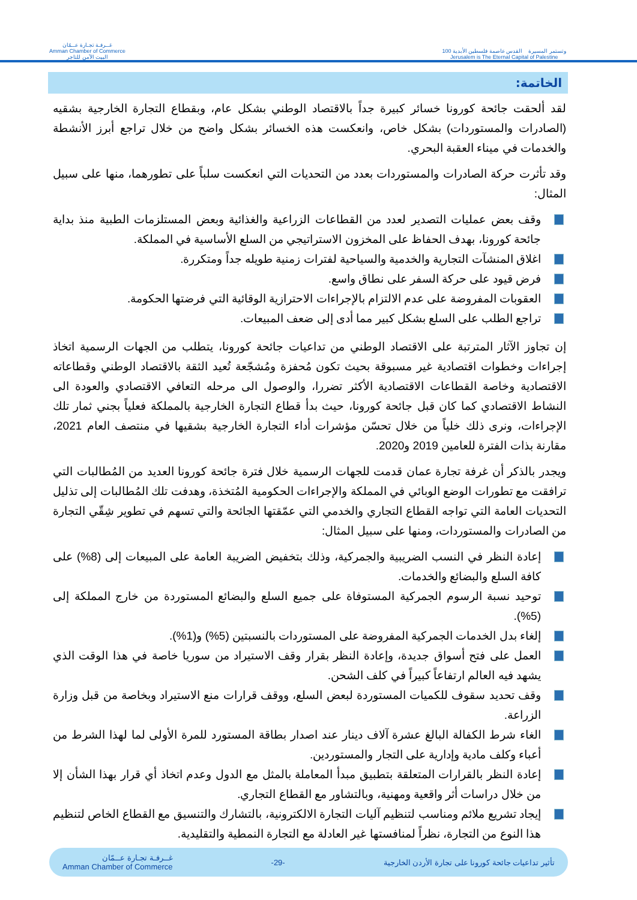غــرفـة تجـارة عــمّان
Amman Chamber of Commerce
البيت الآمن للتاجر
100 وتستمر المسيرة القدس عاصمة فلسطين الأبدية
Jerusalem is The Eternal Capital of Palestine
الخاتمة:
لقد ألحقت جائحة كورونا خسائر كبيرة جداً بالاقتصاد الوطني بشكل عام، وبقطاع التجارة الخارجية بشقيه (الصادرات والمستوردات) بشكل خاص، وانعكست هذه الخسائر بشكل واضح من خلال تراجع أبرز الأنشطة والخدمات في ميناء العقبة البحري.
وقد تأثرت حركة الصادرات والمستوردات بعدد من التحديات التي انعكست سلباً على تطورهما، منها على سبيل المثال:
وقف بعض عمليات التصدير لعدد من القطاعات الزراعية والغذائية وبعض المستلزمات الطبية منذ بداية جائحة كورونا، بهدف الحفاظ على المخزون الاستراتيجي من السلع الأساسية في المملكة.
اغلاق المنشآت التجارية والخدمية والسياحية لفترات زمنية طويله جداً ومتكررة.
فرض قيود على حركة السفر على نطاق واسع.
العقوبات المفروضة على عدم الالتزام بالإجراءات الاحترازية الوقائية التي فرضتها الحكومة.
تراجع الطلب على السلع بشكل كبير مما أدى إلى ضعف المبيعات.
إن تجاوز الآثار المترتبة على الاقتصاد الوطني من تداعيات جائحة كورونا، يتطلب من الجهات الرسمية اتخاذ إجراءات وخطوات اقتصادية غير مسبوقة بحيث تكون مُحفزة ومُشجّعة تُعيد الثقة بالاقتصاد الوطني وقطاعاته الاقتصادية وخاصة القطاعات الاقتصادية الأكثر تضررا، والوصول الى مرحله التعافي الاقتصادي والعودة الى النشاط الاقتصادي كما كان قبل جائحة كورونا، حيث بدأ قطاع التجارة الخارجية بالمملكة فعلياً بجني ثمار تلك الإجراءات، ونرى ذلك خلياً من خلال تحسّن مؤشرات أداء التجارة الخارجية بشقيها في منتصف العام 2021، مقارنة بذات الفترة للعامين 2019 و2020.
ويجدر بالذكر أن غرفة تجارة عمان قدمت للجهات الرسمية خلال فترة جائحة كورونا العديد من المُطالبات التي ترافقت مع تطورات الوضع الوبائي في المملكة والإجراءات الحكومية المُتخذة، وهدفت تلك المُطالبات إلى تذليل التحديات العامة التي تواجه القطاع التجاري والخدمي التي عمّقتها الجائحة والتي تسهم في تطوير شِقّي التجارة من الصادرات والمستوردات، ومنها على سبيل المثال:
إعادة النظر في النسب الضريبية والجمركية، وذلك بتخفيض الضريبة العامة على المبيعات إلى (8%) على كافة السلع والبضائع والخدمات.
توحيد نسبة الرسوم الجمركية المستوفاة على جميع السلع والبضائع المستوردة من خارج المملكة إلى (5%).
إلغاء بدل الخدمات الجمركية المفروضة على المستوردات بالنسبتين (5%) و(1%).
العمل على فتح أسواق جديدة، وإعادة النظر بقرار وقف الاستيراد من سوريا خاصة في هذا الوقت الذي يشهد فيه العالم ارتفاعاً كبيراً في كلف الشحن.
وقف تحديد سقوف للكميات المستوردة لبعض السلع، ووقف قرارات منع الاستيراد وبخاصة من قبل وزارة الزراعة.
الغاء شرط الكفالة البالغ عشرة آلاف دينار عند اصدار بطاقة المستورد للمرة الأولى لما لهذا الشرط من أعباء وكلف مادية وإدارية على التجار والمستوردين.
إعادة النظر بالقرارات المتعلقة بتطبيق مبدأ المعاملة بالمثل مع الدول وعدم اتخاذ أي قرار بهذا الشأن إلا من خلال دراسات أثر واقعية ومهنية، وبالتشاور مع القطاع التجاري.
إيجاد تشريع ملائم ومناسب لتنظيم آليات التجارة الالكترونية، بالتشارك والتنسيق مع القطاع الخاص لتنظيم هذا النوع من التجارة، نظراً لمنافستها غير العادلة مع التجارة النمطية والتقليدية.
تأثير تداعيات جائحة كورونا على تجارة الأردن الخارجية -29- غــرفـة تجـارة عــمّان
Amman Chamber of Commerce